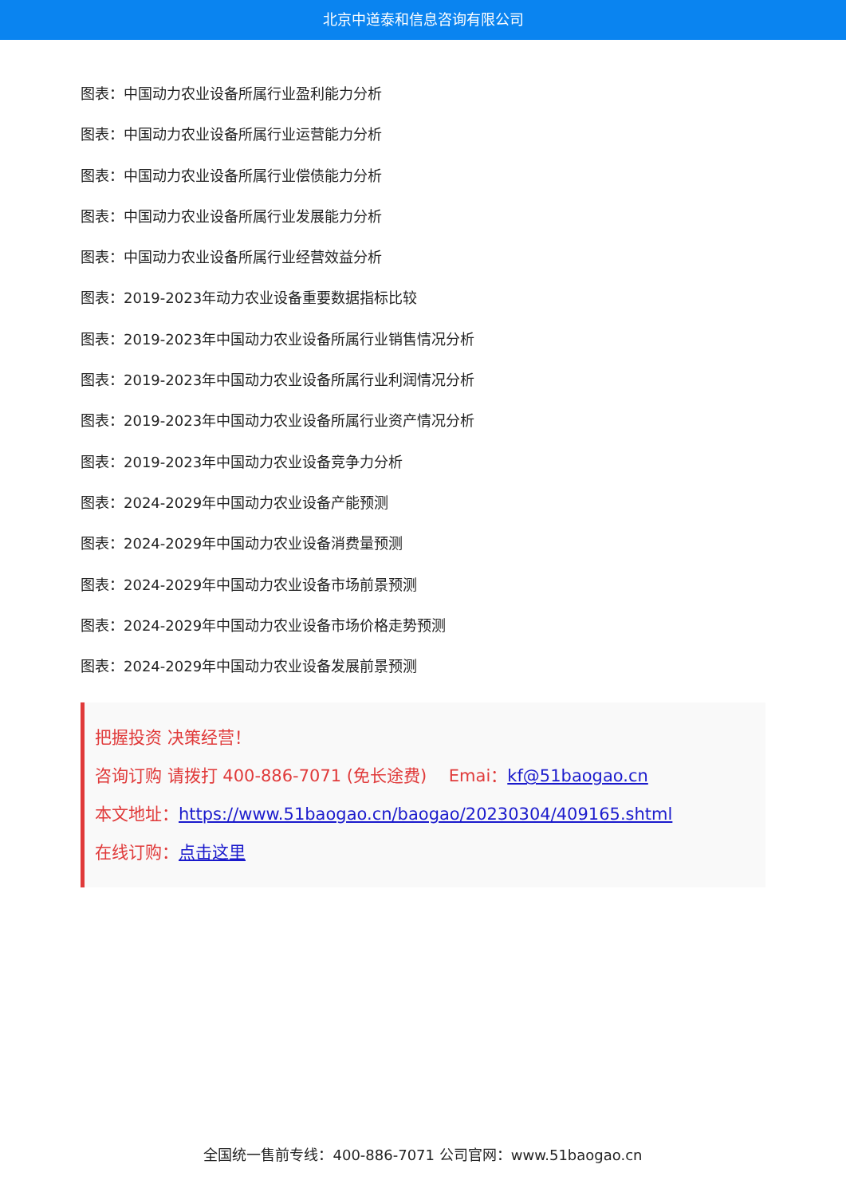北京中道泰和信息咨询有限公司
图表：中国动力农业设备所属行业盈利能力分析
图表：中国动力农业设备所属行业运营能力分析
图表：中国动力农业设备所属行业偿债能力分析
图表：中国动力农业设备所属行业发展能力分析
图表：中国动力农业设备所属行业经营效益分析
图表：2019-2023年动力农业设备重要数据指标比较
图表：2019-2023年中国动力农业设备所属行业销售情况分析
图表：2019-2023年中国动力农业设备所属行业利润情况分析
图表：2019-2023年中国动力农业设备所属行业资产情况分析
图表：2019-2023年中国动力农业设备竞争力分析
图表：2024-2029年中国动力农业设备产能预测
图表：2024-2029年中国动力农业设备消费量预测
图表：2024-2029年中国动力农业设备市场前景预测
图表：2024-2029年中国动力农业设备市场价格走势预测
图表：2024-2029年中国动力农业设备发展前景预测
把握投资 决策经营！
咨询订购 请拨打 400-886-7071 (免长途费)　 Emai：kf@51baogao.cn
本文地址：https://www.51baogao.cn/baogao/20230304/409165.shtml
在线订购：点击这里
全国统一售前专线：400-886-7071 公司官网：www.51baogao.cn